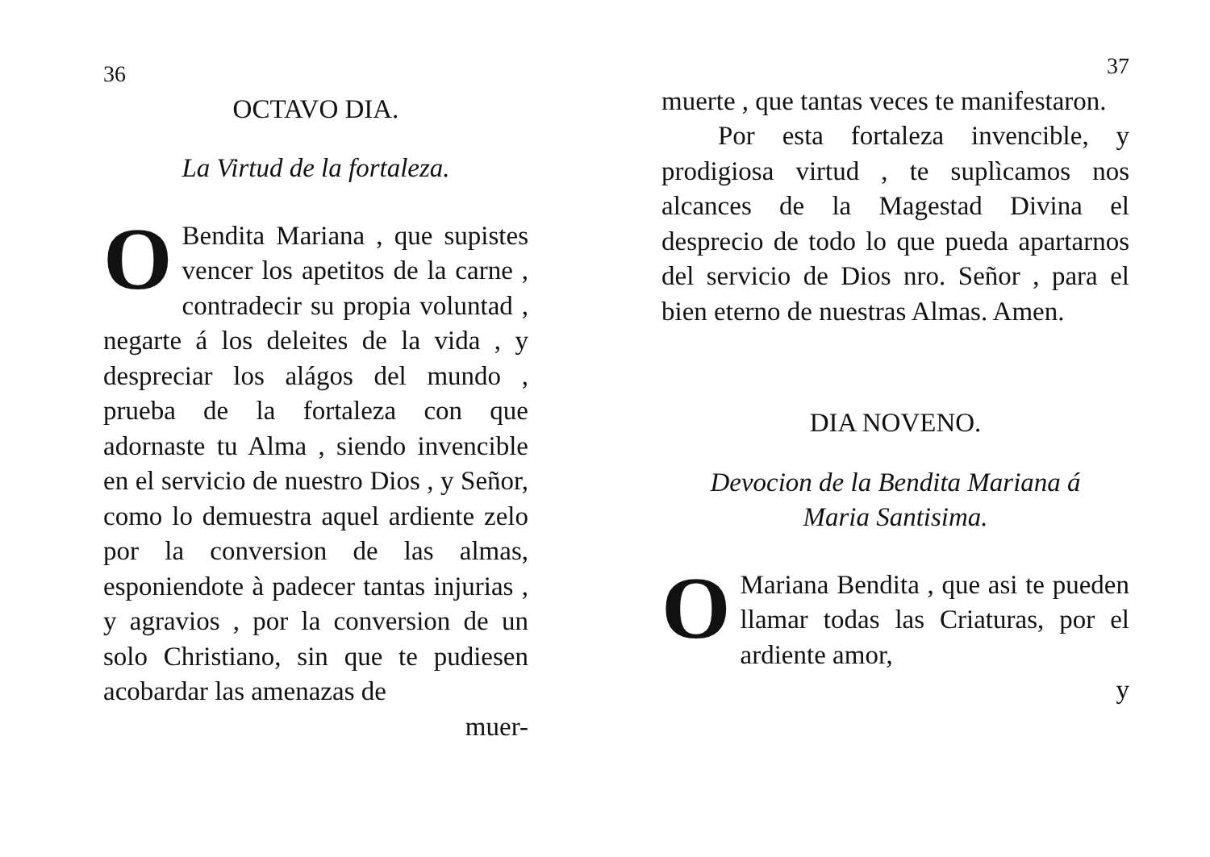36
OCTAVO DIA.
La Virtud de la fortaleza.
OBendita Mariana , que supistes vencer los apetitos de la carne , contradecir su propia voluntad , negarte á los deleites de la vida , y despreciar los alágos del mundo , prueba de la fortaleza con que adornaste tu Alma , siendo invencible en el servicio de nuestro Dios , y Señor, como lo demuestra aquel ardiente zelo por la conversion de las almas, esponiendote à padecer tantas injurias , y agravios , por la conversion de un solo Christiano, sin que te pudiesen acobardar las amenazas de
muer-
37
muerte , que tantas veces te manifestaron.
Por esta fortaleza invencible, y prodigiosa virtud , te suplìcamos nos alcances de la Magestad Divina el desprecio de todo lo que pueda apartarnos del servicio de Dios nro. Señor , para el bien eterno de nuestras Almas. Amen.
DIA NOVENO.
Devocion de la Bendita Mariana á
Maria Santisima.
OMariana Bendita , que asi te pueden llamar todas las Criaturas, por el ardiente amor,
y